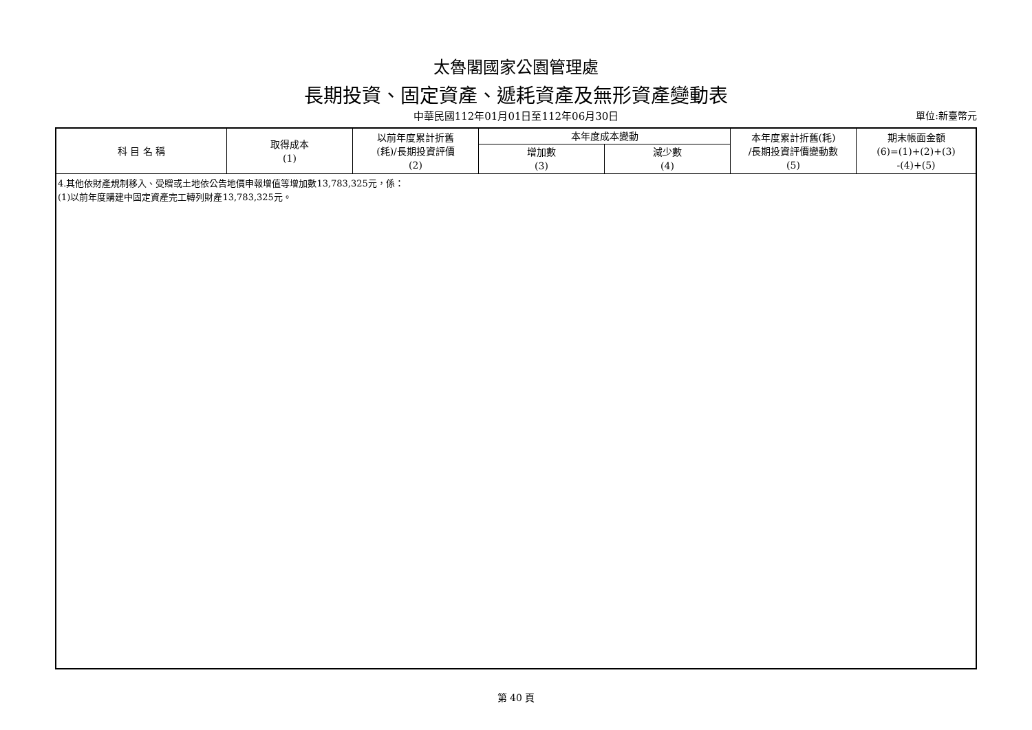太魯閣國家公園管理處
長期投資、固定資產、遞耗資產及無形資產變動表
中華民國112年01月01日至112年06月30日
單位:新臺幣元
| 科 目 名 稱 | 取得成本 (1) | 以前年度累計折舊 (耗)/長期投資評價 (2) | 本年度成本變動 | | 本年度累計折舊(耗) /長期投資評價變動數 (5) | 期末帳面金額 (6)=(1)+(2)+(3) -(4)+(5) |
| --- | --- | --- | --- | --- | --- | --- |
| | | | 增加數 (3) | 減少數 (4) | | |
| 4.其他依財產規制移入、受贈或土地依公告地價申報增值等增加數13,783,325元，係： (1)以前年度購建中固定資產完工轉列財產13,783,325元。 | | | | | | |
第 40 頁